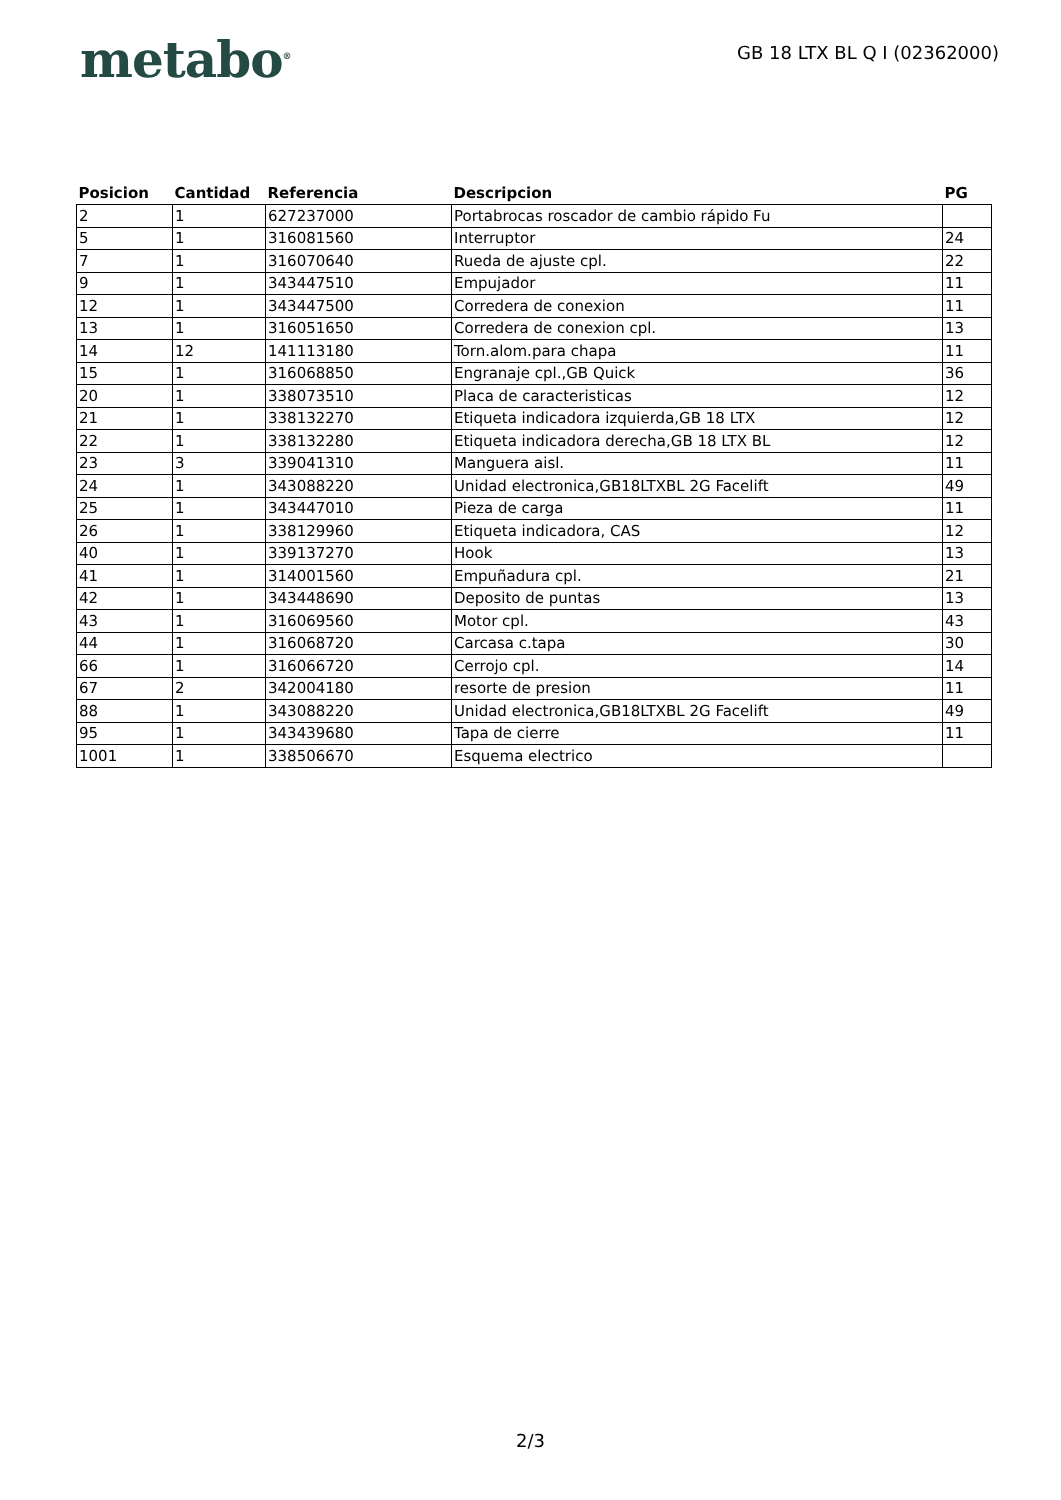metabo<sup>®</sup>
GB 18 LTX BL Q I (02362000)
| Posicion | Cantidad | Referencia | Descripcion | PG |
| --- | --- | --- | --- | --- |
| 2 | 1 | 627237000 | Portabrocas roscador de cambio rápido Fu | |
| 5 | 1 | 316081560 | Interruptor | 24 |
| 7 | 1 | 316070640 | Rueda de ajuste cpl. | 22 |
| 9 | 1 | 343447510 | Empujador | 11 |
| 12 | 1 | 343447500 | Corredera de conexion | 11 |
| 13 | 1 | 316051650 | Corredera de conexion cpl. | 13 |
| 14 | 12 | 141113180 | Torn.alom.para chapa | 11 |
| 15 | 1 | 316068850 | Engranaje cpl.,GB Quick | 36 |
| 20 | 1 | 338073510 | Placa de caracteristicas | 12 |
| 21 | 1 | 338132270 | Etiqueta indicadora izquierda,GB 18 LTX | 12 |
| 22 | 1 | 338132280 | Etiqueta indicadora derecha,GB 18 LTX BL | 12 |
| 23 | 3 | 339041310 | Manguera aisl. | 11 |
| 24 | 1 | 343088220 | Unidad electronica,GB18LTXBL 2G Facelift | 49 |
| 25 | 1 | 343447010 | Pieza de carga | 11 |
| 26 | 1 | 338129960 | Etiqueta indicadora, CAS | 12 |
| 40 | 1 | 339137270 | Hook | 13 |
| 41 | 1 | 314001560 | Empuñadura cpl. | 21 |
| 42 | 1 | 343448690 | Deposito de puntas | 13 |
| 43 | 1 | 316069560 | Motor cpl. | 43 |
| 44 | 1 | 316068720 | Carcasa c.tapa | 30 |
| 66 | 1 | 316066720 | Cerrojo cpl. | 14 |
| 67 | 2 | 342004180 | resorte de presion | 11 |
| 88 | 1 | 343088220 | Unidad electronica,GB18LTXBL 2G Facelift | 49 |
| 95 | 1 | 343439680 | Tapa de cierre | 11 |
| 1001 | 1 | 338506670 | Esquema electrico | |
2/3